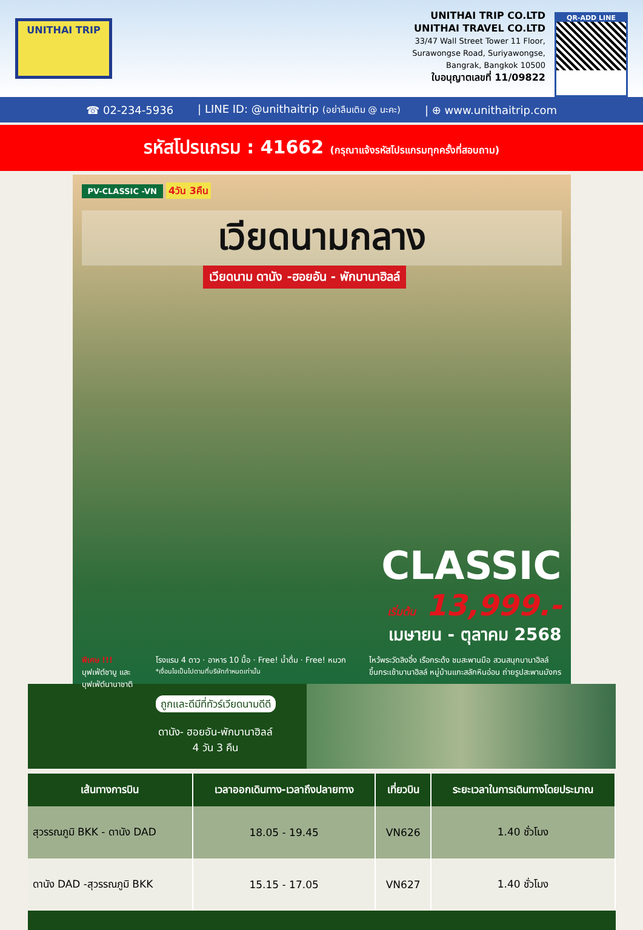UNITHAI TRIP
UNITHAI TRIP CO.LTD
UNITHAI TRAVEL CO.LTD
33/47 Wall Street Tower 11 Floor,
Surawongse Road, Suriyawongse,
Bangrak, Bangkok 10500
ใบอนุญาตเลขที่ 11/09822
QR-ADD LINE
☎ 02-234-5936 | LINE ID: @unithaitrip (อย่าลืมเติม @ นะคะ) | ⊕ www.unithaitrip.com
รหัสโปรแกรม : 41662 (กรุณาแจ้งรหัสโปรแกรมทุกครั้งที่สอบถาม)
PV-CLASSIC -VN 4วัน 3คืน
เวียดนามกลาง
เวียดนาม ดานัง -ฮอยอัน - พักบานาฮิลล์
CLASSIC
เริ่มต้น 13,999.-
เมษายน - ตุลาคม 2568
พิเศษ !!!
บุฟเฟ่ต์ชาบู และ
บุฟเฟ่ต์นานาชาติ
โรงแรม 4 ดาว · อาหาร 10 มื้อ · Free! น้ำดื่ม · Free! หมวก
*เงื่อนไขเป็นไปตามที่บริษัทกำหนดเท่านั้น
ไหว้พระวัดลิงอึ๋ง เรือกระด้ง ชมสะพานมือ สวนสนุกบานาฮิลล์
ขึ้นกระเช้าบานาฮิลล์ หมู่บ้านแกะสลักหินอ่อน ถ่ายรูปสะพานมังกร
ถูกและดีมีที่ทัวร์เวียดนามดีดี
ดานัง- ฮอยอัน-พักบานาฮิลล์
4 วัน 3 คืน
| เส้นทางการบิน | เวลาออกเดินทาง-เวลาถึงปลายทาง | เที่ยวบิน | ระยะเวลาในการเดินทางโดยประมาณ |
| --- | --- | --- | --- |
| สุวรรณภูมิ BKK - ดานัง DAD | 18.05 - 19.45 | VN626 | 1.40 ชั่วโมง |
| ดานัง DAD -สุวรรณภูมิ BKK | 15.15 - 17.05 | VN627 | 1.40 ชั่วโมง |